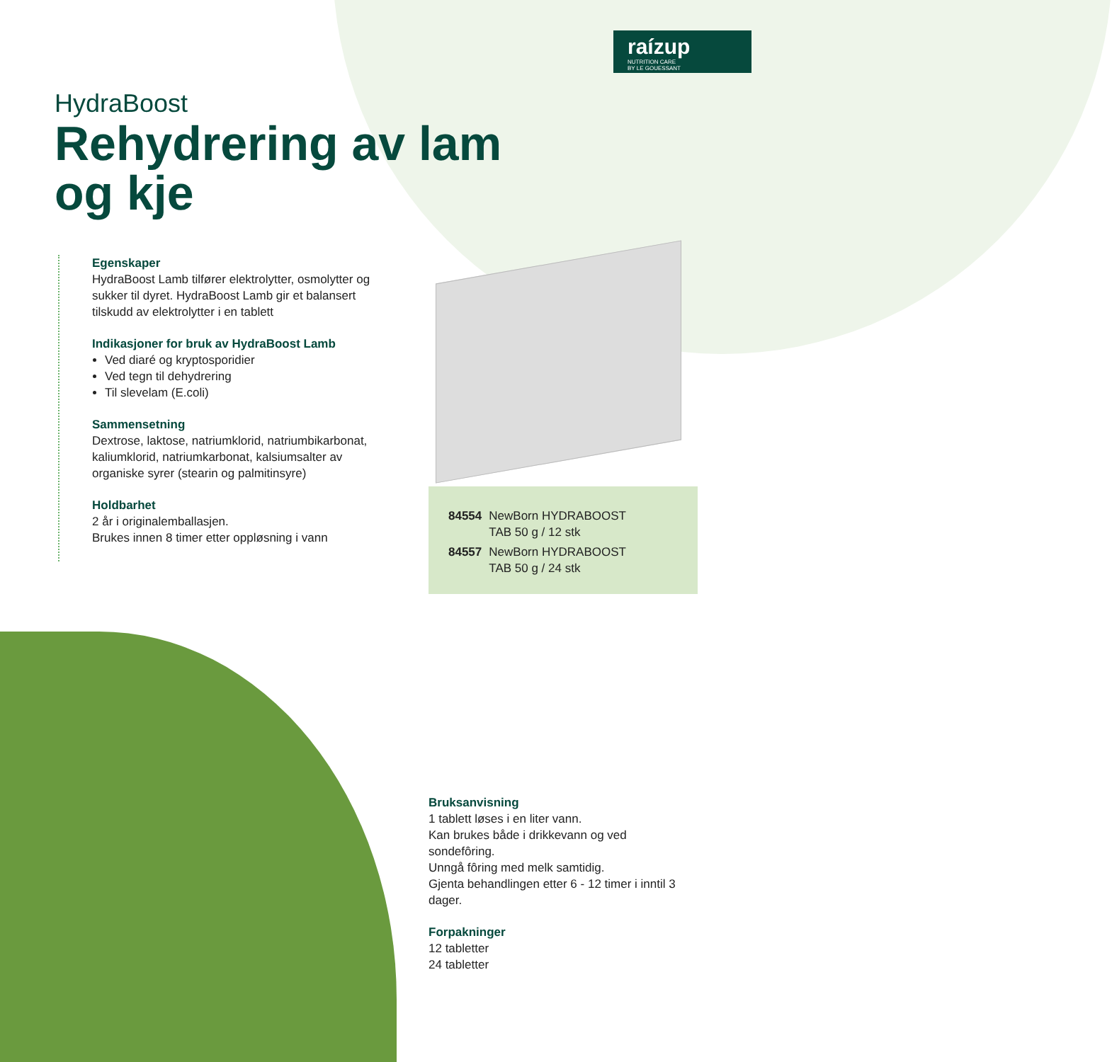raízup
NUTRITION CARE
BY LE GOUESSANT
HydraBoost
Rehydrering av lam
og kje
Egenskaper
HydraBoost Lamb tilfører elektrolytter, osmolytter og sukker til dyret. HydraBoost Lamb gir et balansert tilskudd av elektrolytter i en tablett
Indikasjoner for bruk av HydraBoost Lamb
Ved diaré og kryptosporidier
Ved tegn til dehydrering
Til slevelam (E.coli)
Sammensetning
Dextrose, laktose, natriumklorid, natriumbikarbonat, kaliumklorid, natriumkarbonat, kalsiumsalter av organiske syrer (stearin og palmitinsyre)
Holdbarhet
2 år i originalemballasjen.
Brukes innen 8 timer etter oppløsning i vann
| 84554 | NewBorn HYDRABOOST TAB 50 g / 12 stk |
| 84557 | NewBorn HYDRABOOST TAB 50 g / 24 stk |
Bruksanvisning
1 tablett løses i en liter vann.
Kan brukes både i drikkevann og ved sondefôring.
Unngå fôring med melk samtidig.
Gjenta behandlingen etter 6 - 12 timer i inntil 3 dager.
Forpakninger
12 tabletter
24 tabletter